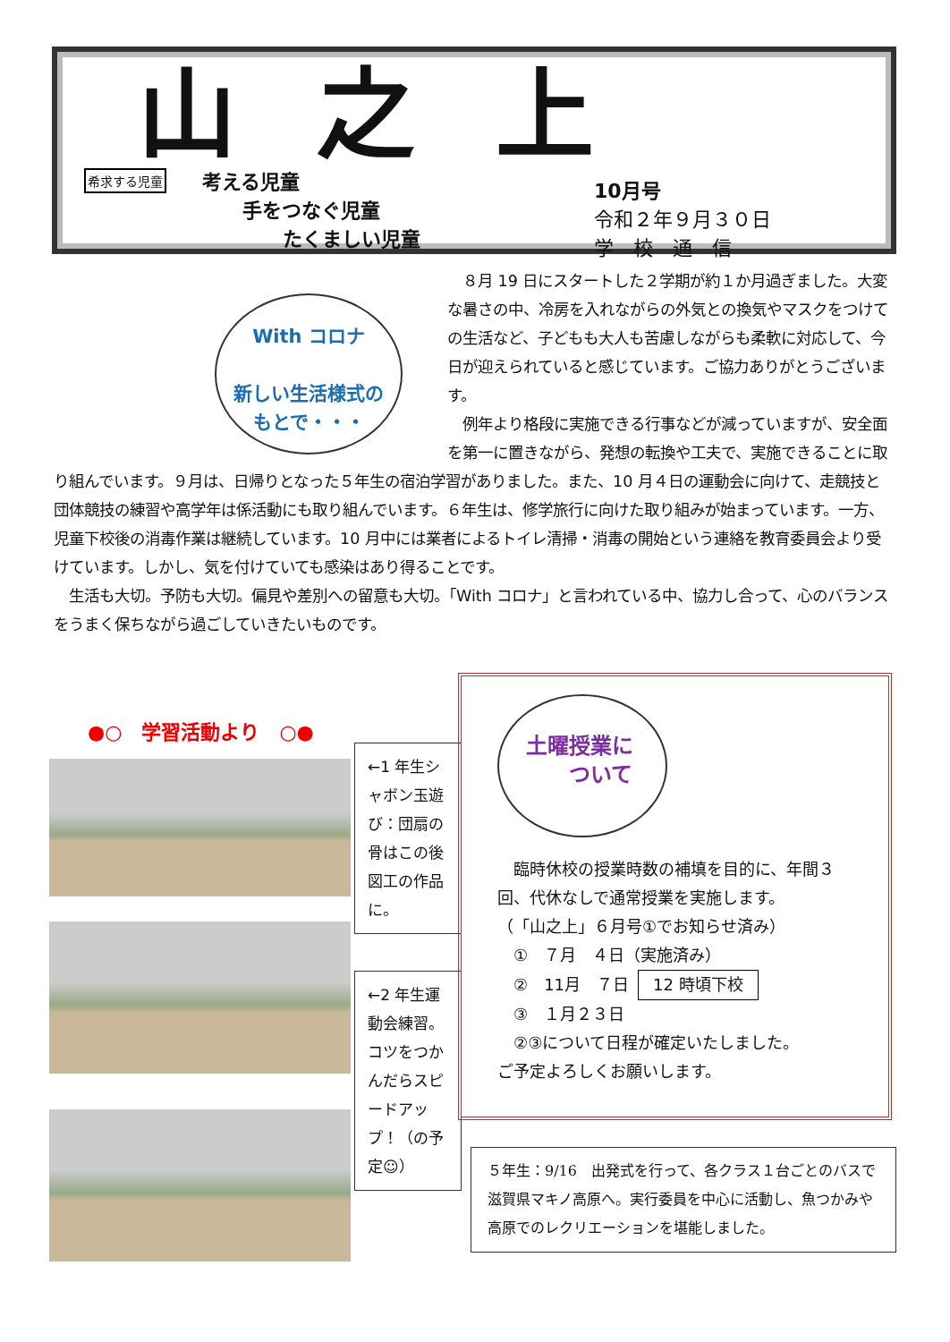山之上
希求する児童
考える児童
手をつなぐ児童
たくましい児童
10月号
令和２年９月３０日
学　校　通　信
With コロナ
新しい生活様式の
もとで・・・
　８月 19 日にスタートした２学期が約１か月過ぎました。大変な暑さの中、冷房を入れながらの外気との換気やマスクをつけての生活など、子どもも大人も苦慮しながらも柔軟に対応して、今日が迎えられていると感じています。ご協力ありがとうございます。
　例年より格段に実施できる行事などが減っていますが、安全面を第一に置きながら、発想の転換や工夫で、実施できることに取り組んでいます。９月は、日帰りとなった５年生の宿泊学習がありました。また、10 月４日の運動会に向けて、走競技と団体競技の練習や高学年は係活動にも取り組んでいます。６年生は、修学旅行に向けた取り組みが始まっています。一方、児童下校後の消毒作業は継続しています。10 月中には業者によるトイレ清掃・消毒の開始という連絡を教育委員会より受けています。しかし、気を付けていても感染はあり得ることです。
　生活も大切。予防も大切。偏見や差別への留意も大切。「With コロナ」と言われている中、協力し合って、心のバランスをうまく保ちながら過ごしていきたいものです。
●○　学習活動より　○●
←1 年生シャボン玉遊び：団扇の骨はこの後図工の作品に。
←2 年生運動会練習。コツをつかんだらスピードアップ！（の予定☺）
土曜授業に
　　ついて
　臨時休校の授業時数の補填を目的に、年間３回、代休なしで通常授業を実施します。
（「山之上」６月号①でお知らせ済み）
　①　７月　４日（実施済み）
　②　11月　７日 12 時頃下校
　③　１月２３日
　②③について日程が確定いたしました。
ご予定よろしくお願いします。
５年生：9/16　出発式を行って、各クラス１台ごとのバスで滋賀県マキノ高原へ。実行委員を中心に活動し、魚つかみや高原でのレクリエーションを堪能しました。